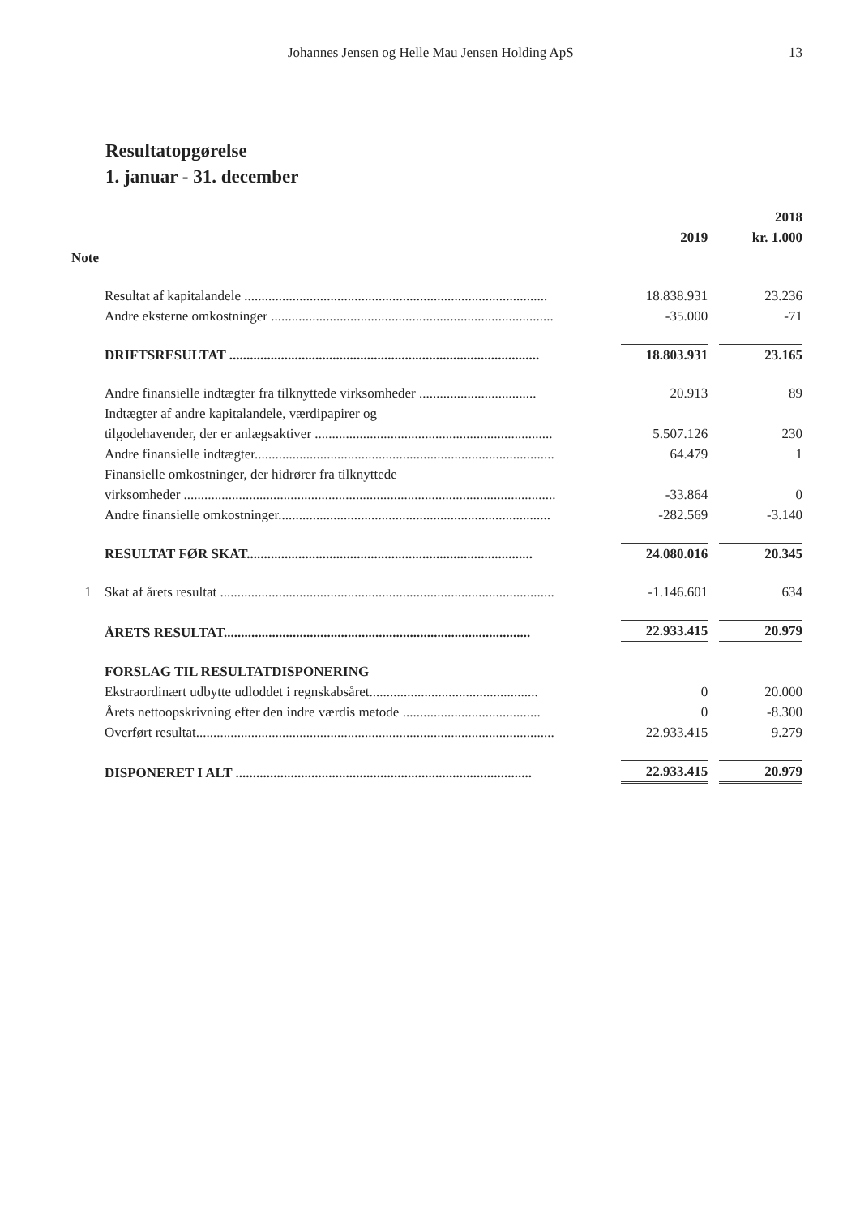Johannes Jensen og Helle Mau Jensen Holding ApS 13
Resultatopgørelse
1. januar - 31. december
| | | | | 2018 |
| --- | --- | --- | --- | --- |
| | | 2019 | | kr. 1.000 |
| Note | | | | |
| | Resultat af kapitalandele ........................................................................................ | 18.838.931 | | 23.236 |
| | Andre eksterne omkostninger .................................................................................. | -35.000 | | -71 |
| | DRIFTSRESULTAT .......................................................................................... | 18.803.931 | | 23.165 |
| | Andre finansielle indtægter fra tilknyttede virksomheder .................................. | 20.913 | | 89 |
| | Indtægter af andre kapitalandele, værdipapirer og | | | |
| | tilgodehavender, der er anlægsaktiver ..................................................................... | 5.507.126 | | 230 |
| | Andre finansielle indtægter....................................................................................... | 64.479 | | 1 |
| | Finansielle omkostninger, der hidrører fra tilknyttede | | | |
| | virksomheder ............................................................................................................ | -33.864 | | 0 |
| | Andre finansielle omkostninger............................................................................... | -282.569 | | -3.140 |
| | RESULTAT FØR SKAT................................................................................... | 24.080.016 | | 20.345 |
| 1 | Skat af årets resultat ................................................................................................. | -1.146.601 | | 634 |
| | ÅRETS RESULTAT......................................................................................... | 22.933.415 | | 20.979 |
| | FORSLAG TIL RESULTATDISPONERING | | | |
| | Ekstraordinært udbytte udloddet i regnskabsåret................................................. | 0 | | 20.000 |
| | Årets nettoopskrivning efter den indre værdis metode ........................................ | 0 | | -8.300 |
| | Overført resultat........................................................................................................ | 22.933.415 | | 9.279 |
| | DISPONERET I ALT ...................................................................................... | 22.933.415 | | 20.979 |